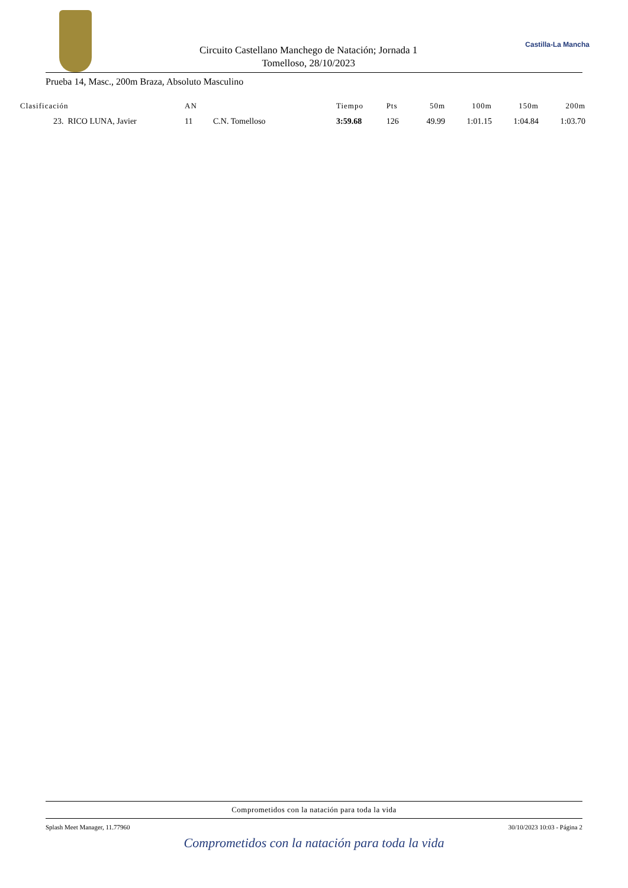Circuito Castellano Manchego de Natación; Jornada 1
Tomelloso, 28/10/2023
Castilla-La Mancha
Prueba 14, Masc., 200m Braza, Absoluto Masculino
| Clasificación | AN | | Tiempo | Pts | 50m | 100m | 150m | 200m |
| --- | --- | --- | --- | --- | --- | --- | --- | --- |
| 23. RICO LUNA, Javier | 11 | C.N. Tomelloso | 3:59.68 | 126 | 49.99 | 1:01.15 | 1:04.84 | 1:03.70 |
Comprometidos con la natación para toda la vida
Splash Meet Manager, 11.77960 30/10/2023 10:03 - Página 2
Comprometidos con la natación para toda la vida